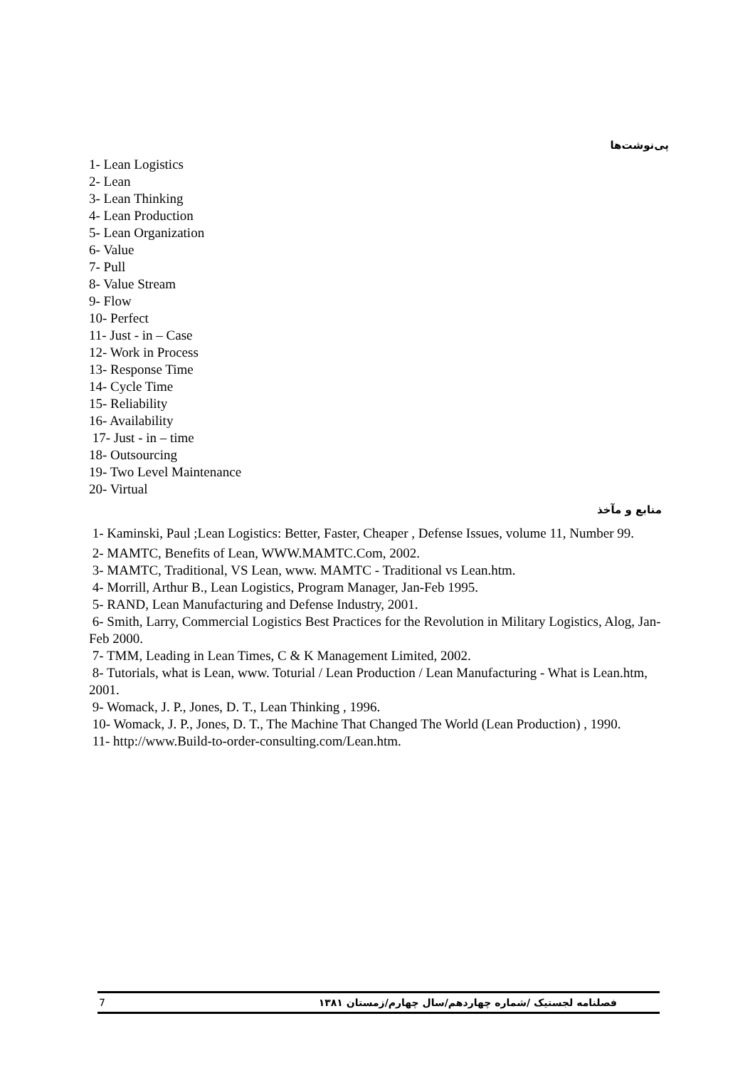پی‌نوشت‌ها
1- Lean Logistics
2- Lean
3- Lean Thinking
4- Lean Production
5- Lean Organization
6- Value
7- Pull
8- Value Stream
9- Flow
10- Perfect
11- Just - in – Case
12- Work in Process
13- Response Time
14- Cycle Time
15- Reliability
16- Availability
17- Just - in – time
18- Outsourcing
19- Two Level Maintenance
20- Virtual
منابع و مآخذ
1- Kaminski, Paul ;Lean Logistics: Better, Faster, Cheaper , Defense Issues, volume 11, Number 99.
2- MAMTC, Benefits of Lean, WWW.MAMTC.Com, 2002.
3- MAMTC, Traditional, VS Lean, www. MAMTC - Traditional vs Lean.htm.
4- Morrill, Arthur B., Lean Logistics, Program Manager, Jan-Feb 1995.
5- RAND, Lean Manufacturing and Defense Industry, 2001.
6- Smith, Larry, Commercial Logistics Best Practices for the Revolution in Military Logistics, Alog, Jan-Feb 2000.
7- TMM, Leading in Lean Times, C & K Management Limited, 2002.
8- Tutorials, what is Lean, www. Toturial / Lean Production / Lean Manufacturing - What is Lean.htm, 2001.
9- Womack, J. P., Jones, D. T., Lean Thinking , 1996.
10- Womack, J. P., Jones, D. T., The Machine That Changed The World (Lean Production) , 1990.
11- http://www.Build-to-order-consulting.com/Lean.htm.
7 فصلنامه لجستیک /شماره چهاردهم/سال چهارم/زمستان ۱۳۸۱